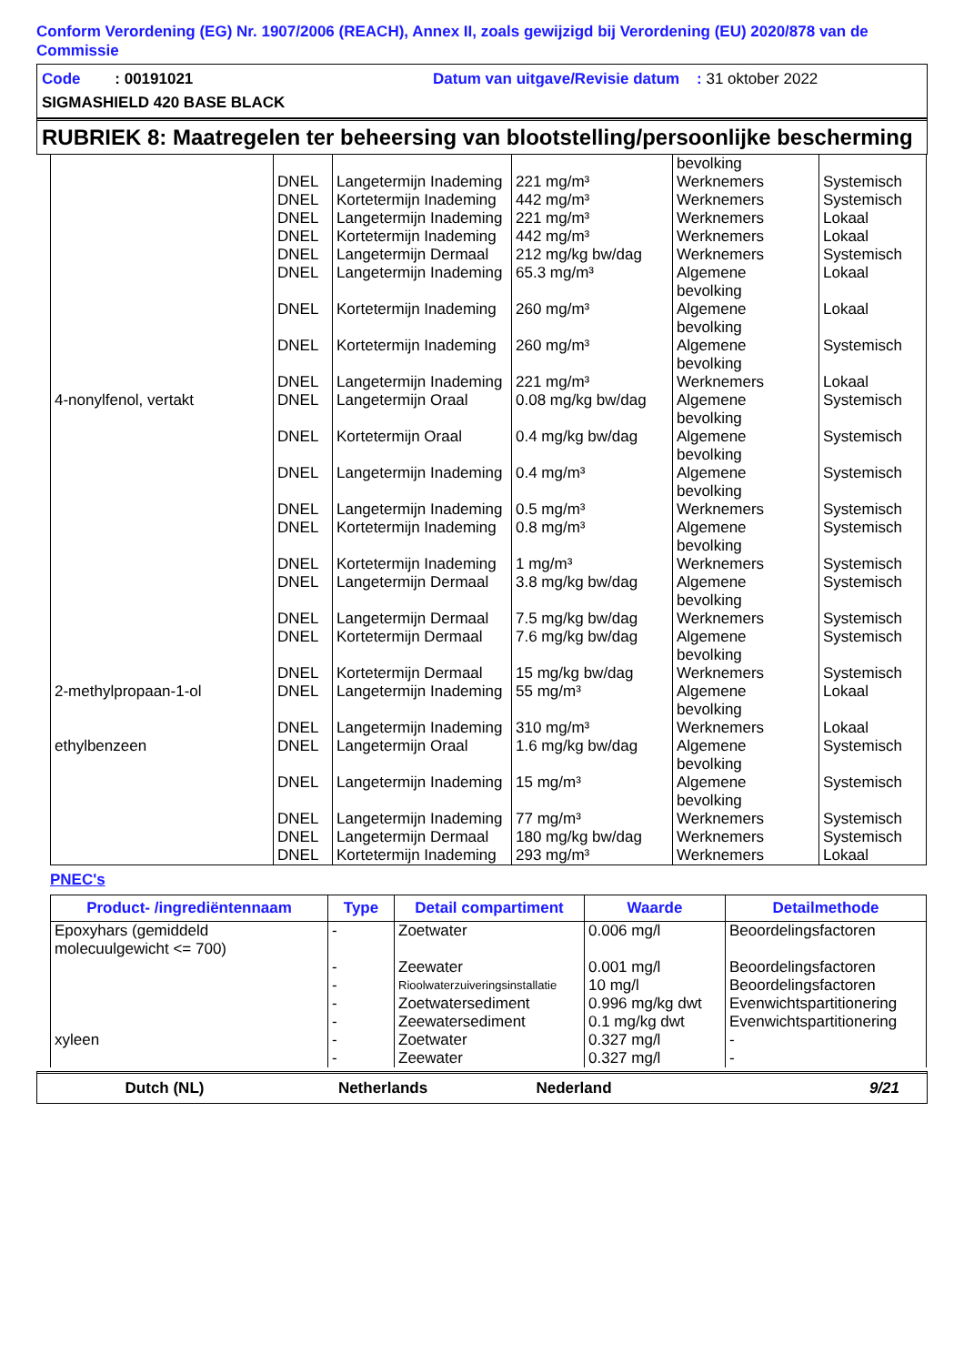Conform Verordening (EG) Nr. 1907/2006 (REACH), Annex II, zoals gewijzigd bij Verordening (EU) 2020/878 van de Commissie
Code : 00191021 Datum van uitgave/Revisie datum : 31 oktober 2022
SIGMASHIELD 420 BASE BLACK
RUBRIEK 8: Maatregelen ter beheersing van blootstelling/persoonlijke bescherming
| | | | | bevolking | |
| | DNEL | Langetermijn Inademing | 221 mg/m³ | Werknemers | Systemisch |
| | DNEL | Kortetermijn Inademing | 442 mg/m³ | Werknemers | Systemisch |
| | DNEL | Langetermijn Inademing | 221 mg/m³ | Werknemers | Lokaal |
| | DNEL | Kortetermijn Inademing | 442 mg/m³ | Werknemers | Lokaal |
| | DNEL | Langetermijn Dermaal | 212 mg/kg bw/dag | Werknemers | Systemisch |
| | DNEL | Langetermijn Inademing | 65.3 mg/m³ | Algemene bevolking | Lokaal |
| | DNEL | Kortetermijn Inademing | 260 mg/m³ | Algemene bevolking | Lokaal |
| | DNEL | Kortetermijn Inademing | 260 mg/m³ | Algemene bevolking | Systemisch |
| | DNEL | Langetermijn Inademing | 221 mg/m³ | Werknemers | Lokaal |
| 4-nonylfenol, vertakt | DNEL | Langetermijn Oraal | 0.08 mg/kg bw/dag | Algemene bevolking | Systemisch |
| | DNEL | Kortetermijn Oraal | 0.4 mg/kg bw/dag | Algemene bevolking | Systemisch |
| | DNEL | Langetermijn Inademing | 0.4 mg/m³ | Algemene bevolking | Systemisch |
| | DNEL | Langetermijn Inademing | 0.5 mg/m³ | Werknemers | Systemisch |
| | DNEL | Kortetermijn Inademing | 0.8 mg/m³ | Algemene bevolking | Systemisch |
| | DNEL | Kortetermijn Inademing | 1 mg/m³ | Werknemers | Systemisch |
| | DNEL | Langetermijn Dermaal | 3.8 mg/kg bw/dag | Algemene bevolking | Systemisch |
| | DNEL | Langetermijn Dermaal | 7.5 mg/kg bw/dag | Werknemers | Systemisch |
| | DNEL | Kortetermijn Dermaal | 7.6 mg/kg bw/dag | Algemene bevolking | Systemisch |
| | DNEL | Kortetermijn Dermaal | 15 mg/kg bw/dag | Werknemers | Systemisch |
| 2-methylpropaan-1-ol | DNEL | Langetermijn Inademing | 55 mg/m³ | Algemene bevolking | Lokaal |
| | DNEL | Langetermijn Inademing | 310 mg/m³ | Werknemers | Lokaal |
| ethylbenzeen | DNEL | Langetermijn Oraal | 1.6 mg/kg bw/dag | Algemene bevolking | Systemisch |
| | DNEL | Langetermijn Inademing | 15 mg/m³ | Algemene bevolking | Systemisch |
| | DNEL | Langetermijn Inademing | 77 mg/m³ | Werknemers | Systemisch |
| | DNEL | Langetermijn Dermaal | 180 mg/kg bw/dag | Werknemers | Systemisch |
| | DNEL | Kortetermijn Inademing | 293 mg/m³ | Werknemers | Lokaal |
PNEC's
| Product- /ingrediëntennaam | Type | Detail compartiment | Waarde | Detailmethode |
| --- | --- | --- | --- | --- |
| Epoxyhars (gemiddeld molecuulgewicht <= 700) | - | Zoetwater | 0.006 mg/l | Beoordelingsfactoren |
| | - | Zeewater | 0.001 mg/l | Beoordelingsfactoren |
| | - | Rioolwaterzuiveringsinstallatie | 10 mg/l | Beoordelingsfactoren |
| | - | Zoetwatersediment | 0.996 mg/kg dwt | Evenwichtspartitionering |
| | - | Zeewatersediment | 0.1 mg/kg dwt | Evenwichtspartitionering |
| xyleen | - | Zoetwater | 0.327 mg/l | - |
| | - | Zeewater | 0.327 mg/l | - |
Dutch (NL) Netherlands Nederland 9/21